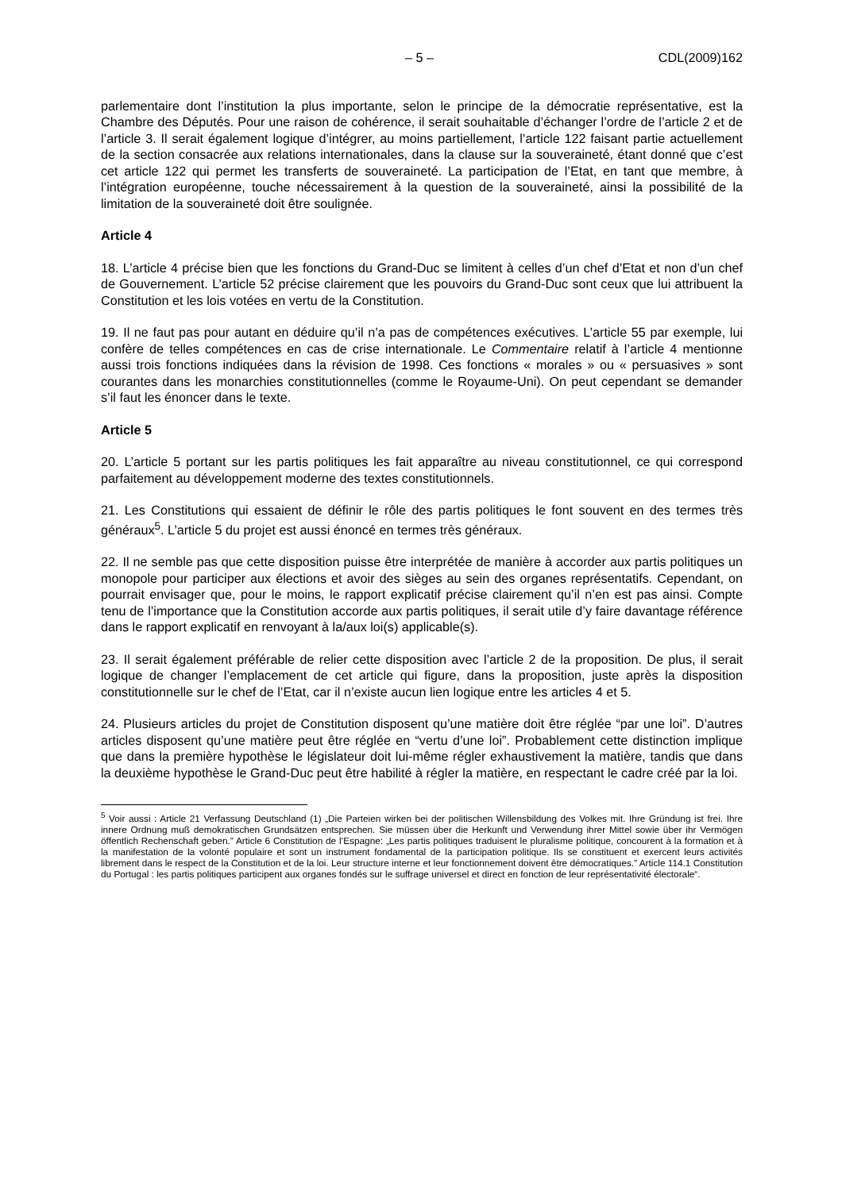– 5 – CDL(2009)162
parlementaire dont l’institution la plus importante, selon le principe de la démocratie représentative, est la Chambre des Députés. Pour une raison de cohérence, il serait souhaitable d’échanger l’ordre de l’article 2 et de l’article 3. Il serait également logique d’intégrer, au moins partiellement, l’article 122 faisant partie actuellement de la section consacrée aux relations internationales, dans la clause sur la souveraineté, étant donné que c’est cet article 122 qui permet les transferts de souveraineté. La participation de l’Etat, en tant que membre, à l’intégration européenne, touche nécessairement à la question de la souveraineté, ainsi la possibilité de la limitation de la souveraineté doit être soulignée.
Article 4
18. L’article 4 précise bien que les fonctions du Grand-Duc se limitent à celles d’un chef d’Etat et non d’un chef de Gouvernement. L’article 52 précise clairement que les pouvoirs du Grand-Duc sont ceux que lui attribuent la Constitution et les lois votées en vertu de la Constitution.
19. Il ne faut pas pour autant en déduire qu’il n’a pas de compétences exécutives. L’article 55 par exemple, lui confère de telles compétences en cas de crise internationale. Le Commentaire relatif à l’article 4 mentionne aussi trois fonctions indiquées dans la révision de 1998. Ces fonctions « morales » ou « persuasives » sont courantes dans les monarchies constitutionnelles (comme le Royaume-Uni). On peut cependant se demander s’il faut les énoncer dans le texte.
Article 5
20. L’article 5 portant sur les partis politiques les fait apparaître au niveau constitutionnel, ce qui correspond parfaitement au développement moderne des textes constitutionnels.
21. Les Constitutions qui essaient de définir le rôle des partis politiques le font souvent en des termes très généraux<sup>5</sup>. L’article 5 du projet est aussi énoncé en termes très généraux.
22. Il ne semble pas que cette disposition puisse être interprétée de manière à accorder aux partis politiques un monopole pour participer aux élections et avoir des sièges au sein des organes représentatifs. Cependant, on pourrait envisager que, pour le moins, le rapport explicatif précise clairement qu’il n’en est pas ainsi. Compte tenu de l’importance que la Constitution accorde aux partis politiques, il serait utile d’y faire davantage référence dans le rapport explicatif en renvoyant à la/aux loi(s) applicable(s).
23. Il serait également préférable de relier cette disposition avec l’article 2 de la proposition. De plus, il serait logique de changer l’emplacement de cet article qui figure, dans la proposition, juste après la disposition constitutionnelle sur le chef de l’Etat, car il n’existe aucun lien logique entre les articles 4 et 5.
24. Plusieurs articles du projet de Constitution disposent qu’une matière doit être réglée “par une loi”. D’autres articles disposent qu’une matière peut être réglée en “vertu d’une loi”. Probablement cette distinction implique que dans la première hypothèse le législateur doit lui-même régler exhaustivement la matière, tandis que dans la deuxième hypothèse le Grand-Duc peut être habilité à régler la matière, en respectant le cadre créé par la loi.
<sup>5</sup> Voir aussi : Article 21 Verfassung Deutschland (1) „Die Parteien wirken bei der politischen Willensbildung des Volkes mit. Ihre Gründung ist frei. Ihre innere Ordnung muß demokratischen Grundsätzen entsprechen. Sie müssen über die Herkunft und Verwendung ihrer Mittel sowie über ihr Vermögen öffentlich Rechenschaft geben.” Article 6 Constitution de l’Espagne: „Les partis politiques traduisent le pluralisme politique, concourent à la formation et à la manifestation de la volonté populaire et sont un instrument fondamental de la participation politique. Ils se constituent et exercent leurs activités librement dans le respect de la Constitution et de la loi. Leur structure interne et leur fonctionnement doivent être démocratiques.” Article 114.1 Constitution du Portugal : les partis politiques participent aux organes fondés sur le suffrage universel et direct en fonction de leur représentativité électorale“.